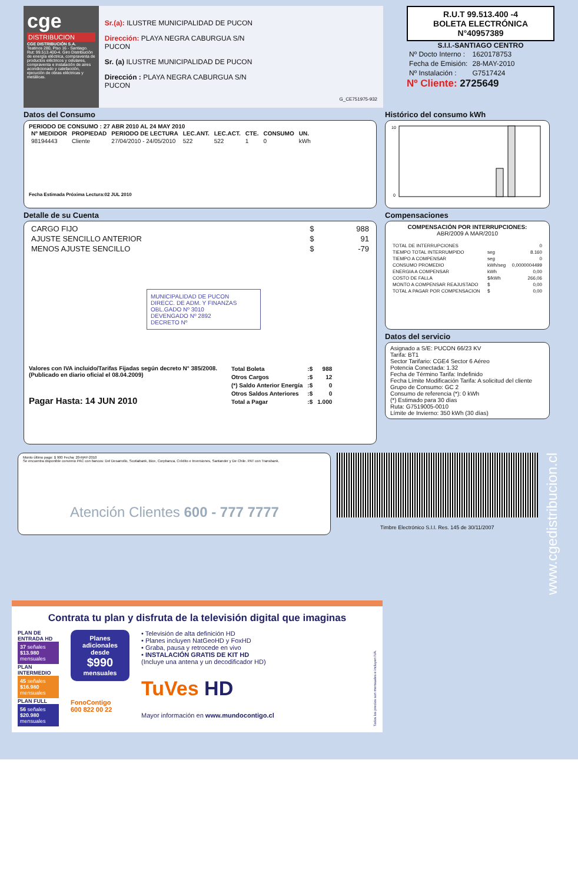cge
DISTRIBUCION
CGE DISTRIBUCIÓN S.A.
Teatinos 280, Piso 16 - Santiago. Rut: 99.513.400-4. Giro Distribución de energía eléctrica, compraventa de productos eléctricos y celulares, compraventa e instalación de aires acondicionado y calefacción, ejecución de obras eléctricas y metálicas.
Sr.(a): ILUSTRE MUNICIPALIDAD DE PUCON
Dirección: PLAYA NEGRA CABURGUA S/N
PUCON
Sr. (a) ILUSTRE MUNICIPALIDAD DE PUCON
Dirección : PLAYA NEGRA CABURGUA S/N
PUCON
G_CE751975-932
R.U.T 99.513.400 -4
BOLETA ELECTRÓNICA
N°40957389
S.I.I.-SANTIAGO CENTRO
| Nº Docto Interno : | 1620178753 |
| Fecha de Emisión: | 28-MAY-2010 |
| Nº Instalación : | G7517424 |
Nº Cliente: 2725649
Datos del Consumo
PERIODO DE CONSUMO : 27 ABR 2010 AL 24 MAY 2010
| Nº MEDIDOR | PROPIEDAD | PERIODO DE LECTURA | LEC.ANT. | LEC.ACT. | CTE. | CONSUMO | UN. |
| --- | --- | --- | --- | --- | --- | --- | --- |
| 98194443 | Cliente | 27/04/2010 - 24/05/2010 | 522 | 522 | 1 | 0 | kWh |
Fecha Estimada Próxima Lectura:02 JUL 2010
Detalle de su Cuenta
| CARGO FIJO | $ | 988 |
| AJUSTE SENCILLO ANTERIOR | $ | 91 |
| MENOS AJUSTE SENCILLO | $ | -79 |
MUNICIPALIDAD DE PUCON
DIRECC. DE ADM. Y FINANZAS
OBL.GADO Nº 3010
DEVENGADO Nº 2892
DECRETO Nº
Valores con IVA incluido/Tarifas Fijadas según decreto N° 385/2008. (Publicado en diario oficial el 08.04.2009)
Pagar Hasta: 14 JUN 2010
| Total Boleta | :$ | 988 |
| Otros Cargos | :$ | 12 |
| (*) Saldo Anterior Energía | :$ | 0 |
| Otros Saldos Anteriores | :$ | 0 |
| Total a Pagar | :$ | 1.000 |
Histórico del consumo kWh
10
0
Compensaciones
COMPENSACIÓN POR INTERRUPCIONES:
ABR/2009 A MAR/2010
| TOTAL DE INTERRUPCIONES | | 0 |
| TIEMPO TOTAL INTERRUMPIDO | seg | 8.160 |
| TIEMPO A COMPENSAR | seg | 0 |
| CONSUMO PROMEDIO | kWh/seg | 0,0000004499 |
| ENERGIA A COMPENSAR | kWh | 0,00 |
| COSTO DE FALLA | $/kWh | 266,06 |
| MONTO A COMPENSAR REAJUSTADO | $ | 0,00 |
| TOTAL A PAGAR POR COMPENSACION | $ | 0,00 |
Datos del servicio
Asignado a S/E: PUCON 66/23 KV
Tarifa: BT1
Sector Tarifario: CGE4 Sector 6 Aéreo
Potencia Conectada: 1.32
Fecha de Término Tarifa: Indefinido
Fecha Límite Modificación Tarifa: A solicitud del cliente
Grupo de Consumo: GC 2
Consumo de referencia (*): 0 kWh
(*) Estimado para 30 días
Ruta: G7519005-0010
Límite de Invierno: 350 kWh (30 días)
Monto último pago: $ 900 Fecha: 20-MAY-2010
Se encuentra disponible convenio PAC con bancos: Del Desarrollo, Scotiabank, Bice, Corpbanca, Crédito e Inversiones, Santander y De Chile. PAT con Transbank.
Atención Clientes 600 - 777 7777
Timbre Electrónico S.I.I. Res. 145 de 30/11/2007
www.cgedistribucion.cl
Contrata tu plan y disfruta de la televisión digital que imaginas
PLAN DE ENTRADA HD
37 señales
$13.980 mensuales
PLAN INTERMEDIO
45 señales
$16.980 mensuales
PLAN FULL
56 señales
$20.980 mensuales
Planes adicionales desde
$990
mensuales
FonoContigo
600 822 00 22
• Televisión de alta definición HD
• Planes incluyen NatGeoHD y FoxHD
• Graba, pausa y retrocede en vivo
• INSTALACIÓN GRATIS DE KIT HD
(Incluye una antena y un decodificador HD)
TuVes HD
Mayor información en www.mundocontigo.cl
Todos los precios son mensuales e incluyen IVA.